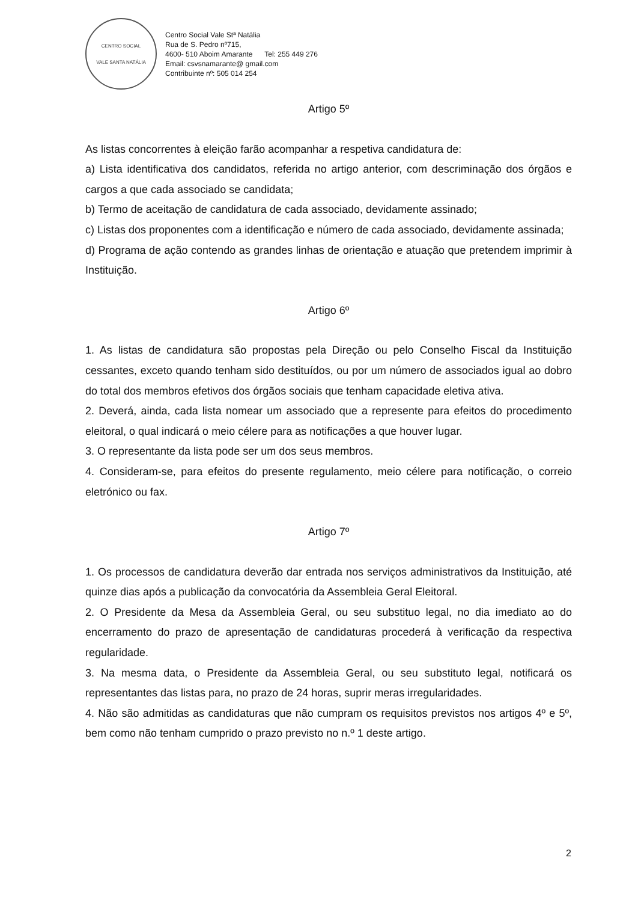CENTRO SOCIAL
VALE SANTA NATÁLIA
Centro Social Vale Stª Natália
Rua de S. Pedro nº715,
4600- 510 Aboim Amarante Tel: 255 449 276
Email: csvsnamarante@ gmail.com
Contribuinte nº: 505 014 254
Artigo 5º
As listas concorrentes à eleição farão acompanhar a respetiva candidatura de:
a) Lista identificativa dos candidatos, referida no artigo anterior, com descriminação dos órgãos e cargos a que cada associado se candidata;
b) Termo de aceitação de candidatura de cada associado, devidamente assinado;
c) Listas dos proponentes com a identificação e número de cada associado, devidamente assinada;
d) Programa de ação contendo as grandes linhas de orientação e atuação que pretendem imprimir à Instituição.
Artigo 6º
1. As listas de candidatura são propostas pela Direção ou pelo Conselho Fiscal da Instituição cessantes, exceto quando tenham sido destituídos, ou por um número de associados igual ao dobro do total dos membros efetivos dos órgãos sociais que tenham capacidade eletiva ativa.
2. Deverá, ainda, cada lista nomear um associado que a represente para efeitos do procedimento eleitoral, o qual indicará o meio célere para as notificações a que houver lugar.
3. O representante da lista pode ser um dos seus membros.
4. Consideram-se, para efeitos do presente regulamento, meio célere para notificação, o correio eletrónico ou fax.
Artigo 7º
1. Os processos de candidatura deverão dar entrada nos serviços administrativos da Instituição, até quinze dias após a publicação da convocatória da Assembleia Geral Eleitoral.
2. O Presidente da Mesa da Assembleia Geral, ou seu substituo legal, no dia imediato ao do encerramento do prazo de apresentação de candidaturas procederá à verificação da respectiva regularidade.
3. Na mesma data, o Presidente da Assembleia Geral, ou seu substituto legal, notificará os representantes das listas para, no prazo de 24 horas, suprir meras irregularidades.
4. Não são admitidas as candidaturas que não cumpram os requisitos previstos nos artigos 4º e 5º, bem como não tenham cumprido o prazo previsto no n.º 1 deste artigo.
2